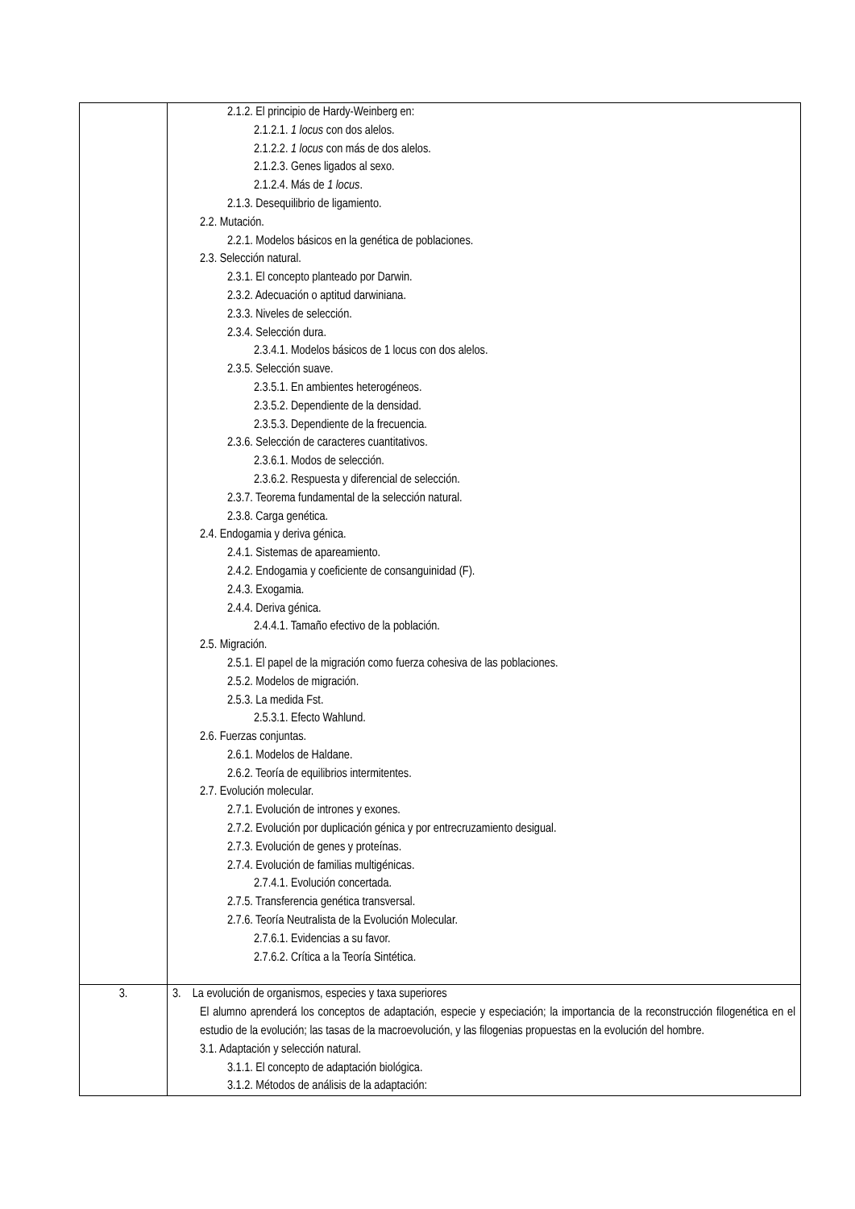| | 2.1.2. El principio de Hardy-Weinberg en: 2.1.2.1. 1 locus con dos alelos. 2.1.2.2. 1 locus con más de dos alelos. 2.1.2.3. Genes ligados al sexo. 2.1.2.4. Más de 1 locus . 2.1.3. Desequilibrio de ligamiento. 2.2. Mutación. 2.2.1. Modelos básicos en la genética de poblaciones. 2.3. Selección natural. 2.3.1. El concepto planteado por Darwin. 2.3.2. Adecuación o aptitud darwiniana. 2.3.3. Niveles de selección. 2.3.4. Selección dura. 2.3.4.1. Modelos básicos de 1 locus con dos alelos. 2.3.5. Selección suave. 2.3.5.1. En ambientes heterogéneos. 2.3.5.2. Dependiente de la densidad. 2.3.5.3. Dependiente de la frecuencia. 2.3.6. Selección de caracteres cuantitativos. 2.3.6.1. Modos de selección. 2.3.6.2. Respuesta y diferencial de selección. 2.3.7. Teorema fundamental de la selección natural. 2.3.8. Carga genética. 2.4. Endogamia y deriva génica. 2.4.1. Sistemas de apareamiento. 2.4.2. Endogamia y coeficiente de consanguinidad (F). 2.4.3. Exogamia. 2.4.4. Deriva génica. 2.4.4.1. Tamaño efectivo de la población. 2.5. Migración. 2.5.1. El papel de la migración como fuerza cohesiva de las poblaciones. 2.5.2. Modelos de migración. 2.5.3. La medida Fst. 2.5.3.1. Efecto Wahlund. 2.6. Fuerzas conjuntas. 2.6.1. Modelos de Haldane. 2.6.2. Teoría de equilibrios intermitentes. 2.7. Evolución molecular. 2.7.1. Evolución de intrones y exones. 2.7.2. Evolución por duplicación génica y por entrecruzamiento desigual. 2.7.3. Evolución de genes y proteínas. 2.7.4. Evolución de familias multigénicas. 2.7.4.1. Evolución concertada. 2.7.5. Transferencia genética transversal. 2.7.6. Teoría Neutralista de la Evolución Molecular. 2.7.6.1. Evidencias a su favor. 2.7.6.2. Crítica a la Teoría Sintética. |
| 3. | 3. La evolución de organismos, especies y taxa superiores El alumno aprenderá los conceptos de adaptación, especie y especiación; la importancia de la reconstrucción filogenética en el estudio de la evolución; las tasas de la macroevolución, y las filogenias propuestas en la evolución del hombre. 3.1. Adaptación y selección natural. 3.1.1. El concepto de adaptación biológica. 3.1.2. Métodos de análisis de la adaptación: |